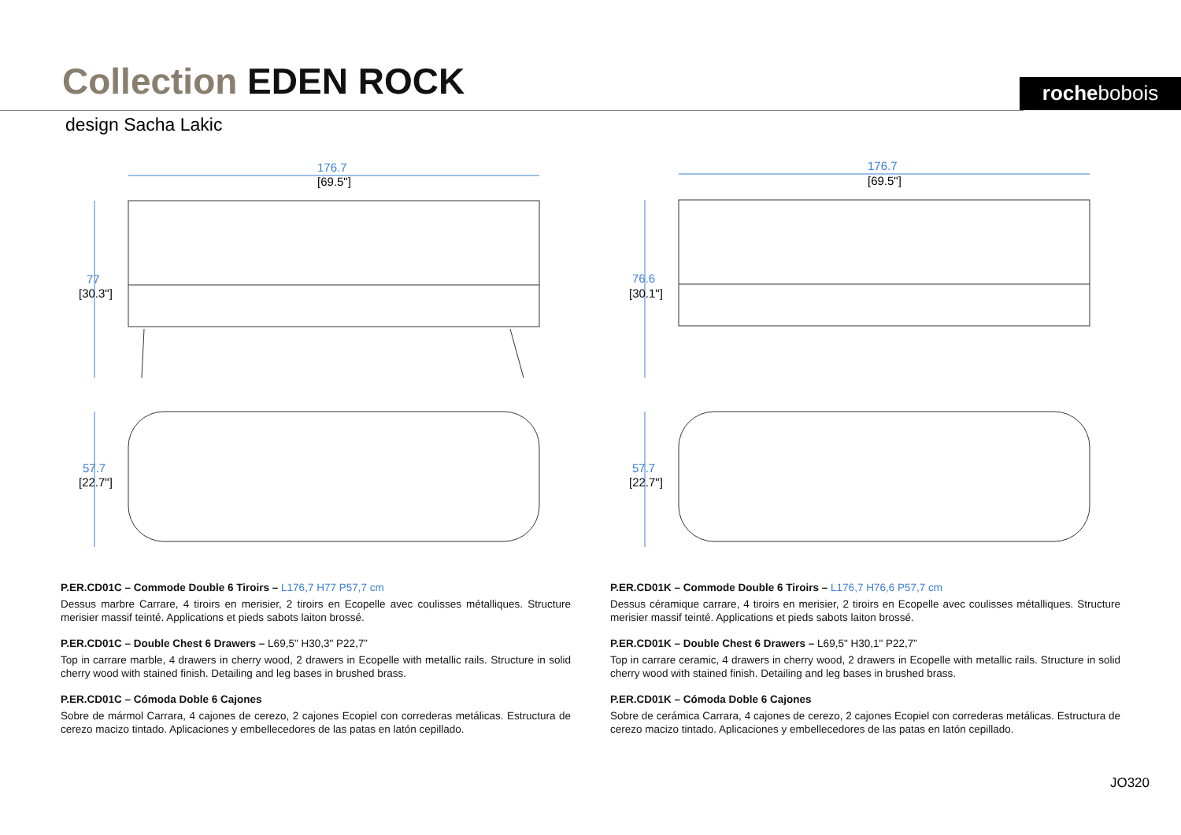Collection EDEN ROCK rochebobois
design Sacha Lakic
176.7
[69.5"]
77
[30.3"]
57.7
[22.7"]
176.7
[69.5"]
76.6
[30.1"]
57.7
[22.7"]
P.ER.CD01C – Commode Double 6 Tiroirs – L176,7 H77 P57,7 cm
Dessus marbre Carrare, 4 tiroirs en merisier, 2 tiroirs en Ecopelle avec coulisses métalliques. Structure merisier massif teinté. Applications et pieds sabots laiton brossé.
P.ER.CD01C – Double Chest 6 Drawers – L69,5" H30,3" P22,7”
Top in carrare marble, 4 drawers in cherry wood, 2 drawers in Ecopelle with metallic rails. Structure in solid cherry wood with stained finish. Detailing and leg bases in brushed brass.
P.ER.CD01C – Cómoda Doble 6 Cajones
Sobre de mármol Carrara, 4 cajones de cerezo, 2 cajones Ecopiel con correderas metálicas. Estructura de cerezo macizo tintado. Aplicaciones y embellecedores de las patas en latón cepillado.
P.ER.CD01K – Commode Double 6 Tiroirs – L176,7 H76,6 P57,7 cm
Dessus céramique carrare, 4 tiroirs en merisier, 2 tiroirs en Ecopelle avec coulisses métalliques. Structure merisier massif teinté. Applications et pieds sabots laiton brossé.
P.ER.CD01K – Double Chest 6 Drawers – L69,5" H30,1" P22,7”
Top in carrare ceramic, 4 drawers in cherry wood, 2 drawers in Ecopelle with metallic rails. Structure in solid cherry wood with stained finish. Detailing and leg bases in brushed brass.
P.ER.CD01K – Cómoda Doble 6 Cajones
Sobre de cerámica Carrara, 4 cajones de cerezo, 2 cajones Ecopiel con correderas metálicas. Estructura de cerezo macizo tintado. Aplicaciones y embellecedores de las patas en latón cepillado.
JO320